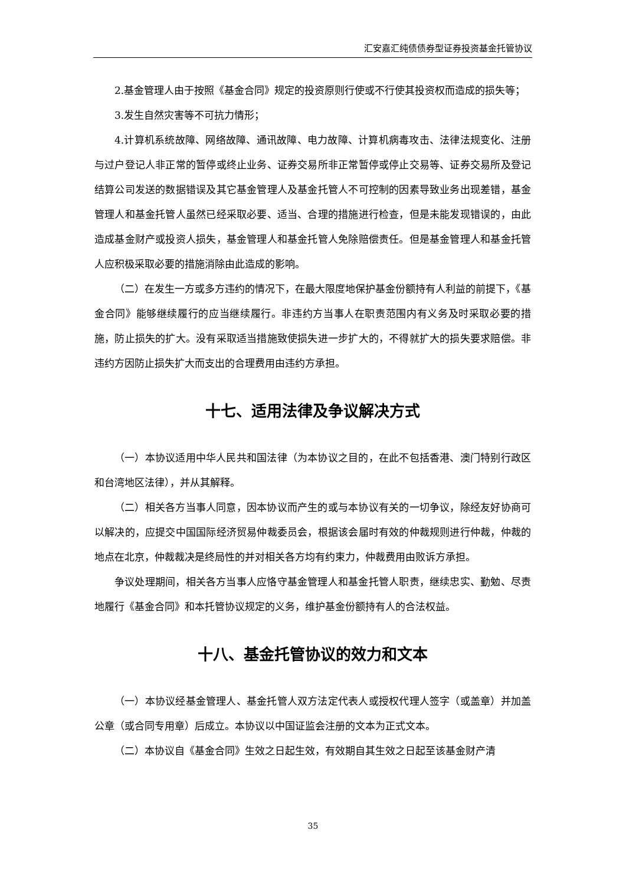汇安嘉汇纯债债券型证券投资基金托管协议
2.基金管理人由于按照《基金合同》规定的投资原则行使或不行使其投资权而造成的损失等；
3.发生自然灾害等不可抗力情形；
4.计算机系统故障、网络故障、通讯故障、电力故障、计算机病毒攻击、法律法规变化、注册与过户登记人非正常的暂停或终止业务、证券交易所非正常暂停或停止交易等、证券交易所及登记结算公司发送的数据错误及其它基金管理人及基金托管人不可控制的因素导致业务出现差错，基金管理人和基金托管人虽然已经采取必要、适当、合理的措施进行检查，但是未能发现错误的，由此造成基金财产或投资人损失，基金管理人和基金托管人免除赔偿责任。但是基金管理人和基金托管人应积极采取必要的措施消除由此造成的影响。
（二）在发生一方或多方违约的情况下，在最大限度地保护基金份额持有人利益的前提下，《基金合同》能够继续履行的应当继续履行。非违约方当事人在职责范围内有义务及时采取必要的措施，防止损失的扩大。没有采取适当措施致使损失进一步扩大的，不得就扩大的损失要求赔偿。非违约方因防止损失扩大而支出的合理费用由违约方承担。
十七、适用法律及争议解决方式
（一）本协议适用中华人民共和国法律（为本协议之目的，在此不包括香港、澳门特别行政区和台湾地区法律），并从其解释。
（二）相关各方当事人同意，因本协议而产生的或与本协议有关的一切争议，除经友好协商可以解决的，应提交中国国际经济贸易仲裁委员会，根据该会届时有效的仲裁规则进行仲裁，仲裁的地点在北京，仲裁裁决是终局性的并对相关各方均有约束力，仲裁费用由败诉方承担。
争议处理期间，相关各方当事人应恪守基金管理人和基金托管人职责，继续忠实、勤勉、尽责地履行《基金合同》和本托管协议规定的义务，维护基金份额持有人的合法权益。
十八、基金托管协议的效力和文本
（一）本协议经基金管理人、基金托管人双方法定代表人或授权代理人签字（或盖章）并加盖公章（或合同专用章）后成立。本协议以中国证监会注册的文本为正式文本。
（二）本协议自《基金合同》生效之日起生效，有效期自其生效之日起至该基金财产清
35